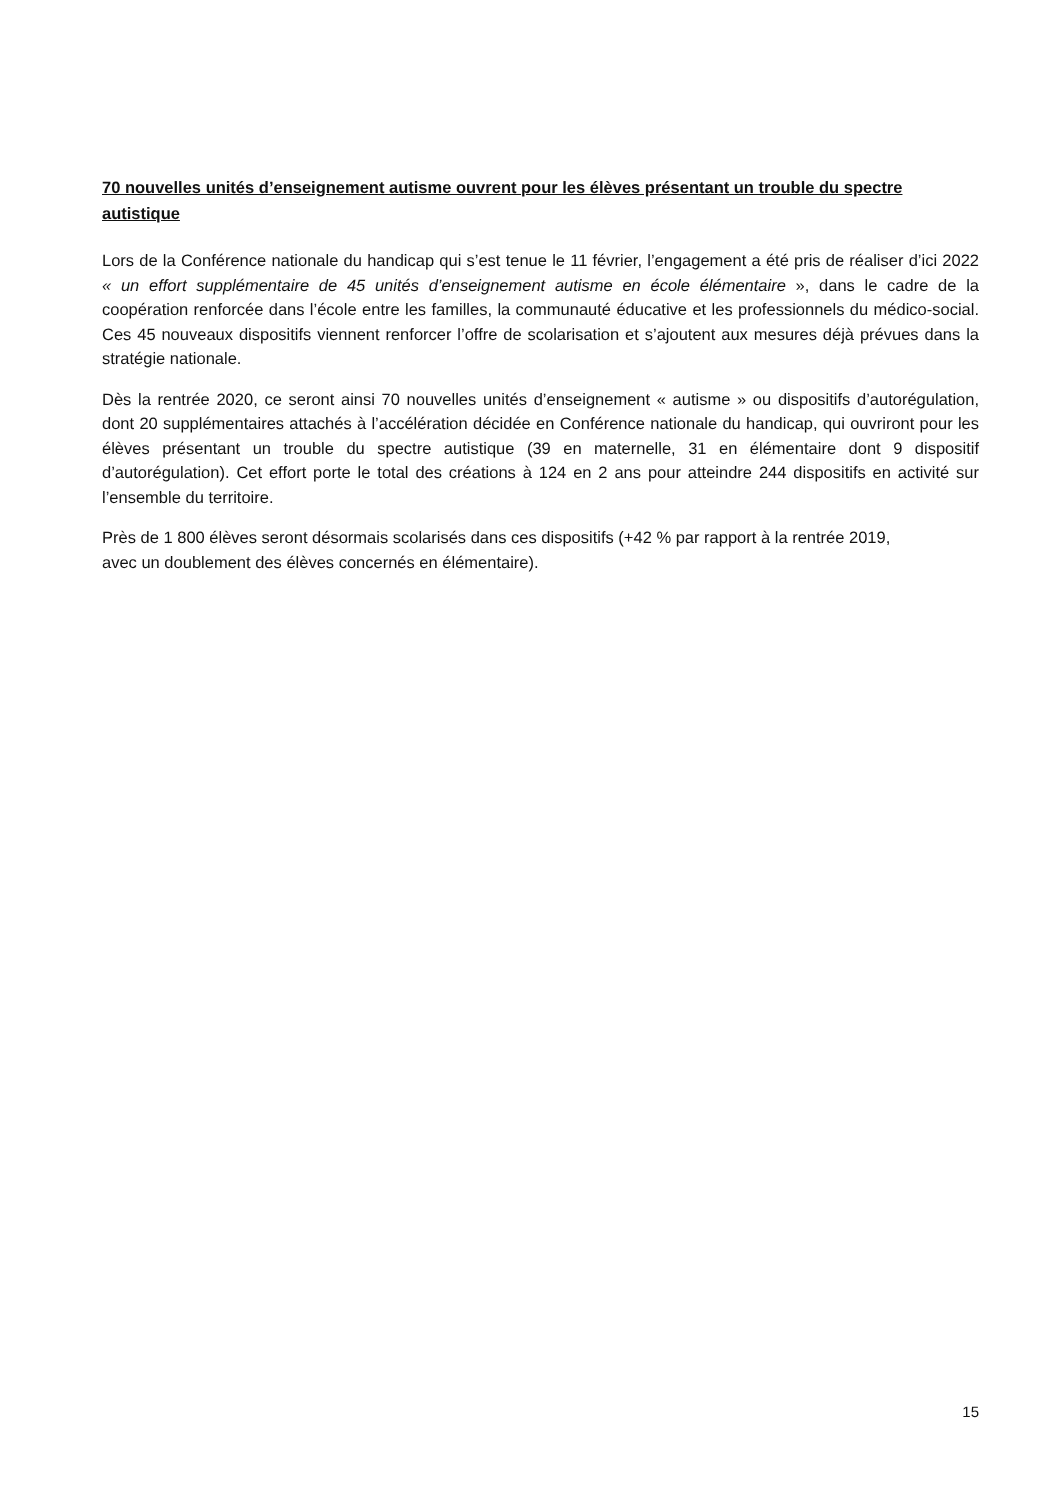70 nouvelles unités d’enseignement autisme ouvrent pour les élèves présentant un trouble du spectre autistique
Lors de la Conférence nationale du handicap qui s’est tenue le 11 février, l’engagement a été pris de réaliser d’ici 2022 « un effort supplémentaire de 45 unités d’enseignement autisme en école élémentaire », dans le cadre de la coopération renforcée dans l’école entre les familles, la communauté éducative et les professionnels du médico-social. Ces 45 nouveaux dispositifs viennent renforcer l’offre de scolarisation et s’ajoutent aux mesures déjà prévues dans la stratégie nationale.
Dès la rentrée 2020, ce seront ainsi 70 nouvelles unités d’enseignement « autisme » ou dispositifs d’autorégulation, dont 20 supplémentaires attachés à l’accélération décidée en Conférence nationale du handicap, qui ouvriront pour les élèves présentant un trouble du spectre autistique (39 en maternelle, 31 en élémentaire dont 9 dispositif d’autorégulation). Cet effort porte le total des créations à 124 en 2 ans pour atteindre 244 dispositifs en activité sur l’ensemble du territoire.
Près de 1 800 élèves seront désormais scolarisés dans ces dispositifs (+42 % par rapport à la rentrée 2019,
avec un doublement des élèves concernés en élémentaire).
15